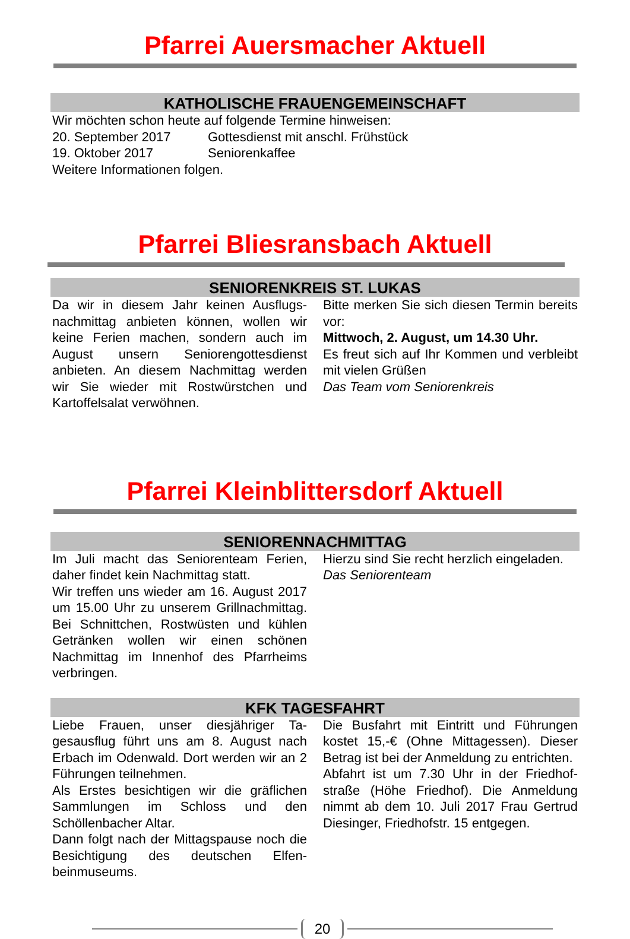Pfarrei Auersmacher Aktuell
KATHOLISCHE FRAUENGEMEINSCHAFT
Wir möchten schon heute auf folgende Termine hinweisen:
| 20. September 2017 | Gottesdienst mit anschl. Frühstück |
| 19. Oktober 2017 | Seniorenkaffee |
Weitere Informationen folgen.
Pfarrei Bliesransbach Aktuell
SENIORENKREIS ST. LUKAS
Da wir in diesem Jahr keinen Ausflugs­nachmittag anbieten können, wollen wir keine Ferien machen, sondern auch im August unsern Seniorengottesdienst anbieten. An diesem Nachmittag wer­den wir Sie wieder mit Rostwürstchen und Kartoffelsalat verwöhnen.
Bitte merken Sie sich diesen Termin be­reits vor:
Mittwoch, 2. August, um 14.30 Uhr.
Es freut sich auf Ihr Kommen und ver­bleibt mit vielen Grüßen
Das Team vom Seniorenkreis
Pfarrei Kleinblittersdorf Aktuell
SENIORENNACHMITTAG
Im Juli macht das Seniorenteam Ferien, daher findet kein Nachmittag statt.
Wir treffen uns wieder am 16. August 2017 um 15.00 Uhr zu unserem Grill­nachmittag. Bei Schnittchen, Rostwüs­ten und kühlen Getränken wollen wir ei­nen schönen Nachmittag im Innenhof des Pfarrheims verbringen.
Hierzu sind Sie recht herzlich eingeladen.
Das Seniorenteam
KFK TAGESFAHRT
Liebe Frauen, unser diesjähriger Ta­gesausflug führt uns am 8. August nach Erbach im Odenwald. Dort werden wir an 2 Führungen teilnehmen.
Als Erstes besichtigen wir die gräflichen Sammlungen im Schloss und den Schöllenbacher Altar.
Dann folgt nach der Mittagspause noch die Besichtigung des deutschen Elfen­beinmuseums.
Die Busfahrt mit Eintritt und Führungen kostet 15,-€ (Ohne Mittagessen). Dieser Betrag ist bei der Anmeldung zu entrich­ten.
Abfahrt ist um 7.30 Uhr in der Friedhof­straße (Höhe Friedhof). Die Anmeldung nimmt ab dem 10. Juli 2017 Frau Ger­trud Diesinger, Friedhofstr. 15 entge­gen.
20